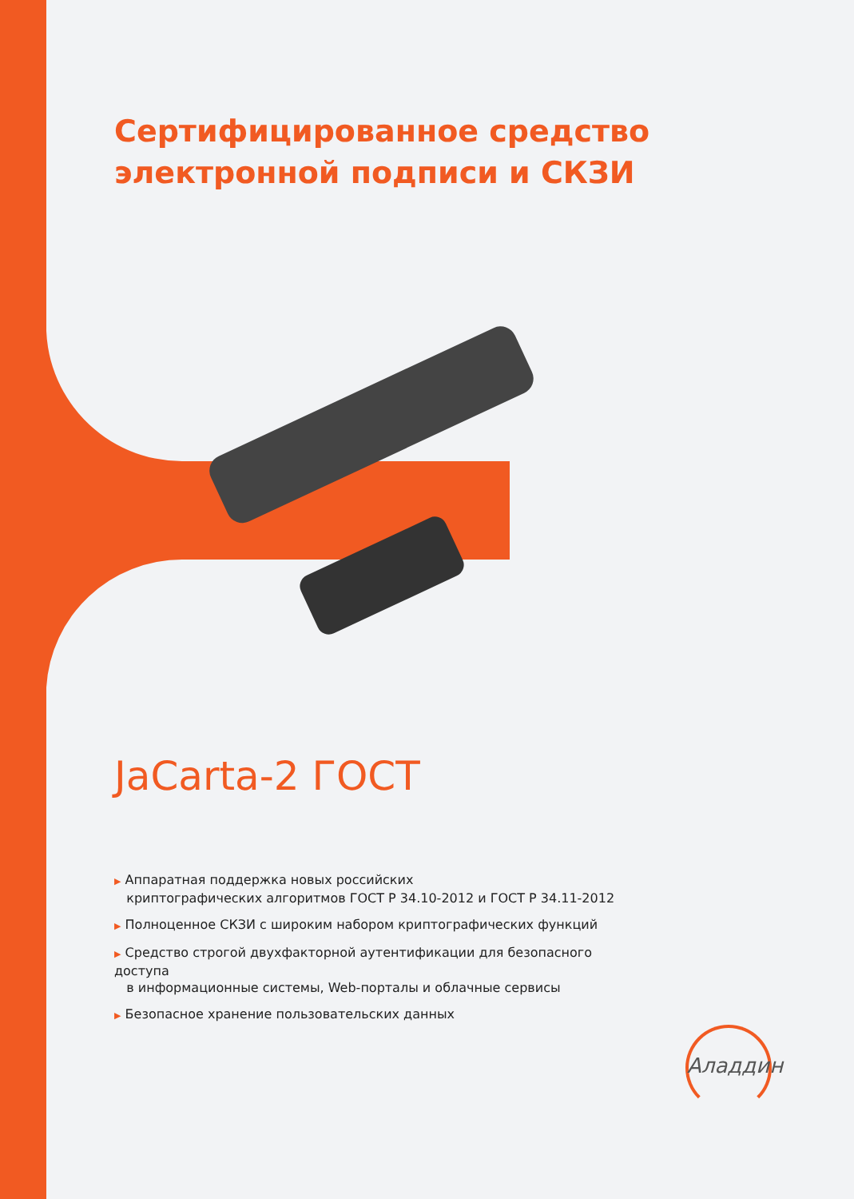Сертифицированное средство
электронной подписи и СКЗИ
JaCarta-2 ГОСТ
▶ Аппаратная поддержка новых российских
криптографических алгоритмов ГОСТ Р 34.10-2012 и ГОСТ Р 34.11-2012
▶ Полноценное СКЗИ с широким набором криптографических функций
▶ Средство строгой двухфакторной аутентификации для безопасного доступа
в информационные системы, Web-порталы и облачные сервисы
▶ Безопасное хранение пользовательских данных
Аладдин